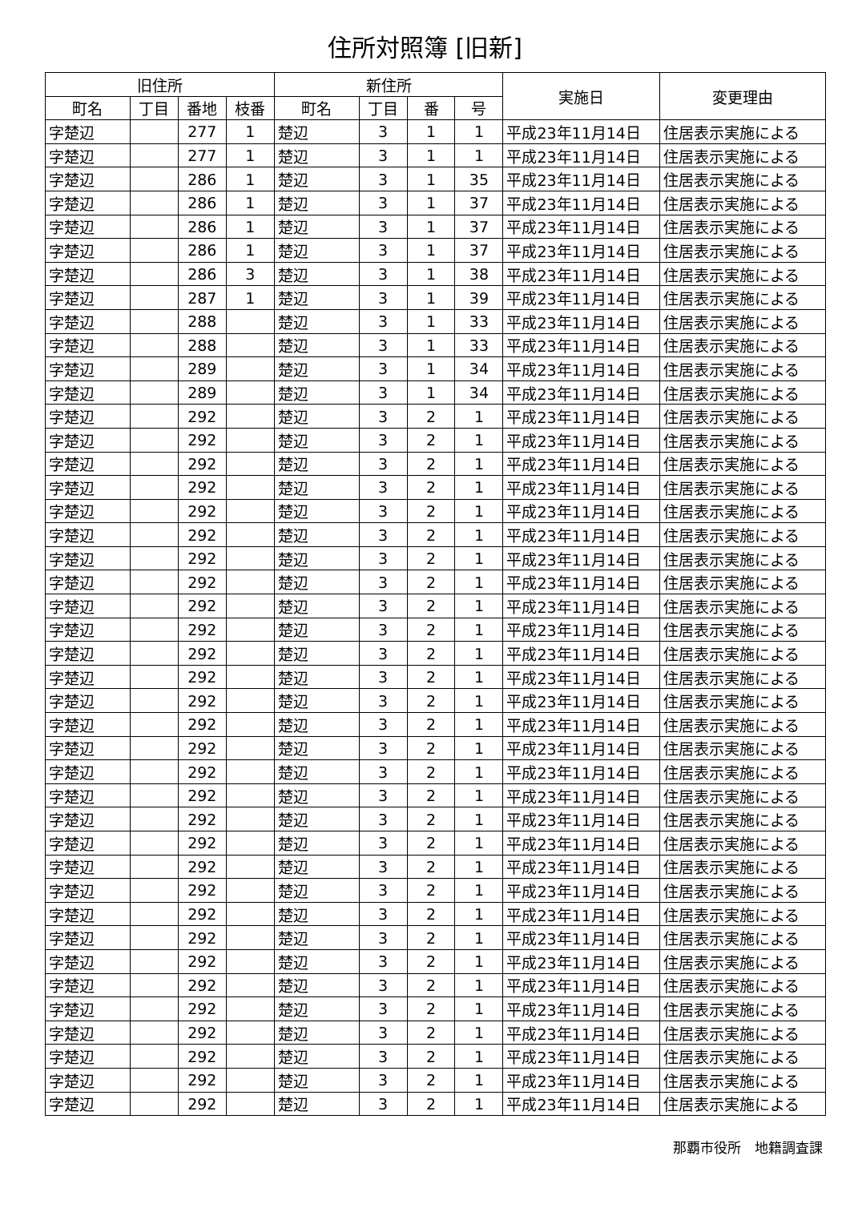住所対照簿 [旧新]
| 旧住所 | | | | 新住所 | | | | 実施日 | 変更理由 |
| --- | --- | --- | --- | --- | --- | --- | --- | --- | --- |
| 町名 | 丁目 | 番地 | 枝番 | 町名 | 丁目 | 番 | 号 | | |
| 字楚辺 | | 277 | 1 | 楚辺 | 3 | 1 | 1 | 平成23年11月14日 | 住居表示実施による |
| 字楚辺 | | 277 | 1 | 楚辺 | 3 | 1 | 1 | 平成23年11月14日 | 住居表示実施による |
| 字楚辺 | | 286 | 1 | 楚辺 | 3 | 1 | 35 | 平成23年11月14日 | 住居表示実施による |
| 字楚辺 | | 286 | 1 | 楚辺 | 3 | 1 | 37 | 平成23年11月14日 | 住居表示実施による |
| 字楚辺 | | 286 | 1 | 楚辺 | 3 | 1 | 37 | 平成23年11月14日 | 住居表示実施による |
| 字楚辺 | | 286 | 1 | 楚辺 | 3 | 1 | 37 | 平成23年11月14日 | 住居表示実施による |
| 字楚辺 | | 286 | 3 | 楚辺 | 3 | 1 | 38 | 平成23年11月14日 | 住居表示実施による |
| 字楚辺 | | 287 | 1 | 楚辺 | 3 | 1 | 39 | 平成23年11月14日 | 住居表示実施による |
| 字楚辺 | | 288 | | 楚辺 | 3 | 1 | 33 | 平成23年11月14日 | 住居表示実施による |
| 字楚辺 | | 288 | | 楚辺 | 3 | 1 | 33 | 平成23年11月14日 | 住居表示実施による |
| 字楚辺 | | 289 | | 楚辺 | 3 | 1 | 34 | 平成23年11月14日 | 住居表示実施による |
| 字楚辺 | | 289 | | 楚辺 | 3 | 1 | 34 | 平成23年11月14日 | 住居表示実施による |
| 字楚辺 | | 292 | | 楚辺 | 3 | 2 | 1 | 平成23年11月14日 | 住居表示実施による |
| 字楚辺 | | 292 | | 楚辺 | 3 | 2 | 1 | 平成23年11月14日 | 住居表示実施による |
| 字楚辺 | | 292 | | 楚辺 | 3 | 2 | 1 | 平成23年11月14日 | 住居表示実施による |
| 字楚辺 | | 292 | | 楚辺 | 3 | 2 | 1 | 平成23年11月14日 | 住居表示実施による |
| 字楚辺 | | 292 | | 楚辺 | 3 | 2 | 1 | 平成23年11月14日 | 住居表示実施による |
| 字楚辺 | | 292 | | 楚辺 | 3 | 2 | 1 | 平成23年11月14日 | 住居表示実施による |
| 字楚辺 | | 292 | | 楚辺 | 3 | 2 | 1 | 平成23年11月14日 | 住居表示実施による |
| 字楚辺 | | 292 | | 楚辺 | 3 | 2 | 1 | 平成23年11月14日 | 住居表示実施による |
| 字楚辺 | | 292 | | 楚辺 | 3 | 2 | 1 | 平成23年11月14日 | 住居表示実施による |
| 字楚辺 | | 292 | | 楚辺 | 3 | 2 | 1 | 平成23年11月14日 | 住居表示実施による |
| 字楚辺 | | 292 | | 楚辺 | 3 | 2 | 1 | 平成23年11月14日 | 住居表示実施による |
| 字楚辺 | | 292 | | 楚辺 | 3 | 2 | 1 | 平成23年11月14日 | 住居表示実施による |
| 字楚辺 | | 292 | | 楚辺 | 3 | 2 | 1 | 平成23年11月14日 | 住居表示実施による |
| 字楚辺 | | 292 | | 楚辺 | 3 | 2 | 1 | 平成23年11月14日 | 住居表示実施による |
| 字楚辺 | | 292 | | 楚辺 | 3 | 2 | 1 | 平成23年11月14日 | 住居表示実施による |
| 字楚辺 | | 292 | | 楚辺 | 3 | 2 | 1 | 平成23年11月14日 | 住居表示実施による |
| 字楚辺 | | 292 | | 楚辺 | 3 | 2 | 1 | 平成23年11月14日 | 住居表示実施による |
| 字楚辺 | | 292 | | 楚辺 | 3 | 2 | 1 | 平成23年11月14日 | 住居表示実施による |
| 字楚辺 | | 292 | | 楚辺 | 3 | 2 | 1 | 平成23年11月14日 | 住居表示実施による |
| 字楚辺 | | 292 | | 楚辺 | 3 | 2 | 1 | 平成23年11月14日 | 住居表示実施による |
| 字楚辺 | | 292 | | 楚辺 | 3 | 2 | 1 | 平成23年11月14日 | 住居表示実施による |
| 字楚辺 | | 292 | | 楚辺 | 3 | 2 | 1 | 平成23年11月14日 | 住居表示実施による |
| 字楚辺 | | 292 | | 楚辺 | 3 | 2 | 1 | 平成23年11月14日 | 住居表示実施による |
| 字楚辺 | | 292 | | 楚辺 | 3 | 2 | 1 | 平成23年11月14日 | 住居表示実施による |
| 字楚辺 | | 292 | | 楚辺 | 3 | 2 | 1 | 平成23年11月14日 | 住居表示実施による |
| 字楚辺 | | 292 | | 楚辺 | 3 | 2 | 1 | 平成23年11月14日 | 住居表示実施による |
| 字楚辺 | | 292 | | 楚辺 | 3 | 2 | 1 | 平成23年11月14日 | 住居表示実施による |
| 字楚辺 | | 292 | | 楚辺 | 3 | 2 | 1 | 平成23年11月14日 | 住居表示実施による |
| 字楚辺 | | 292 | | 楚辺 | 3 | 2 | 1 | 平成23年11月14日 | 住居表示実施による |
| 字楚辺 | | 292 | | 楚辺 | 3 | 2 | 1 | 平成23年11月14日 | 住居表示実施による |
那覇市役所　地籍調査課